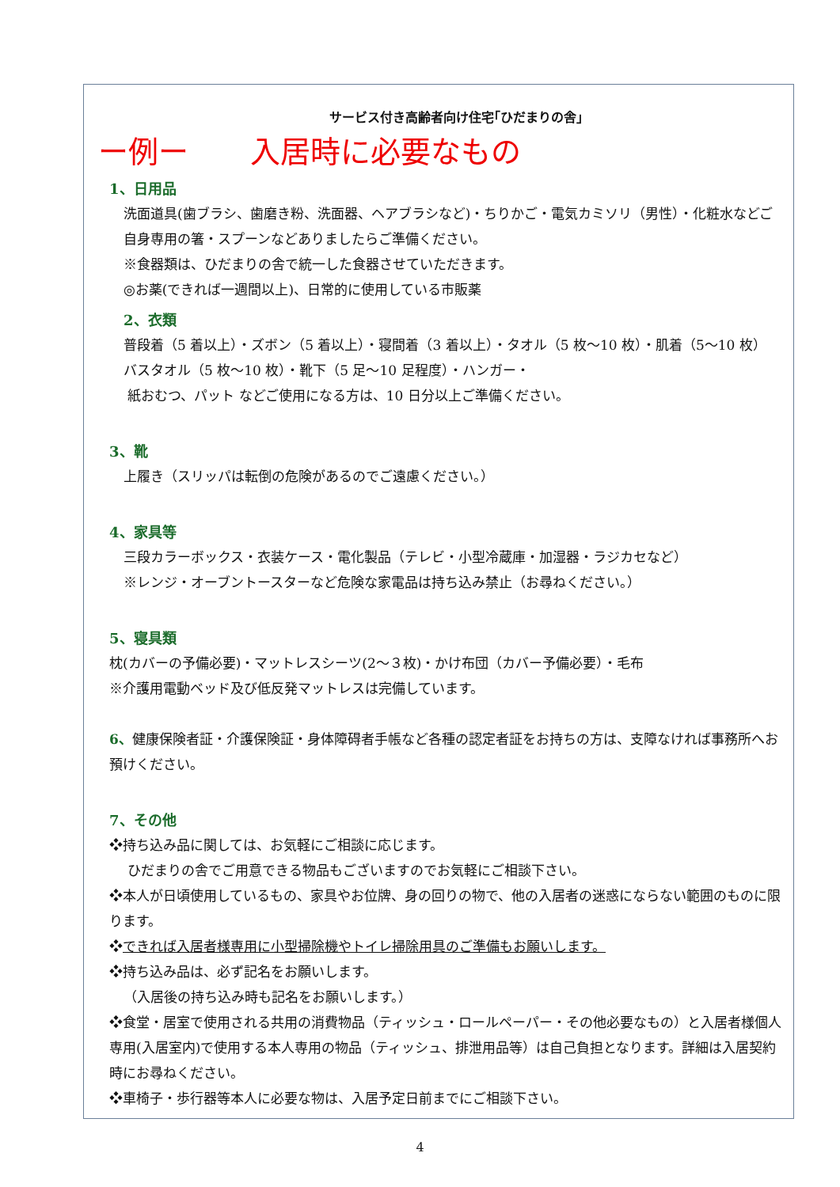サービス付き高齢者向け住宅｢ひだまりの舎｣
ー例ー 入居時に必要なもの
1、日用品
洗面道具(歯ブラシ、歯磨き粉、洗面器、ヘアブラシなど)・ちりかご・電気カミソリ（男性）・化粧水などご自身専用の箸・スプーンなどありましたらご準備ください。
※食器類は、ひだまりの舎で統一した食器させていただきます。
◎お薬(できれば一週間以上)、日常的に使用している市販薬
2、衣類
普段着（5 着以上）・ズボン（5 着以上）・寝間着（3 着以上）・タオル（5 枚～10 枚）・肌着（5～10 枚） バスタオル（5 枚～10 枚）・靴下（5 足～10 足程度）・ハンガー・
紙おむつ、パット などご使用になる方は、10 日分以上ご準備ください。
3、靴
上履き（スリッパは転倒の危険があるのでご遠慮ください。）
4、家具等
三段カラーボックス・衣装ケース・電化製品（テレビ・小型冷蔵庫・加湿器・ラジカセなど）
※レンジ・オーブントースターなど危険な家電品は持ち込み禁止（お尋ねください。）
5、寝具類
枕(カバーの予備必要)・マットレスシーツ(2～３枚)・かけ布団（カバー予備必要）・毛布
※介護用電動ベッド及び低反発マットレスは完備しています。
6、健康保険者証・介護保険証・身体障碍者手帳など各種の認定者証をお持ちの方は、支障なければ事務所へお預けください。
7、その他
❖持ち込み品に関しては、お気軽にご相談に応じます。
ひだまりの舎でご用意できる物品もございますのでお気軽にご相談下さい。
❖本人が日頃使用しているもの、家具やお位牌、身の回りの物で、他の入居者の迷惑にならない範囲のものに限ります。
❖できれば入居者様専用に小型掃除機やトイレ掃除用具のご準備もお願いします。
❖持ち込み品は、必ず記名をお願いします。
（入居後の持ち込み時も記名をお願いします。）
❖食堂・居室で使用される共用の消費物品（ティッシュ・ロールペーパー・その他必要なもの）と入居者様個人専用(入居室内)で使用する本人専用の物品（ティッシュ、排泄用品等）は自己負担となります。詳細は入居契約時にお尋ねください。
❖車椅子・歩行器等本人に必要な物は、入居予定日前までにご相談下さい。
4